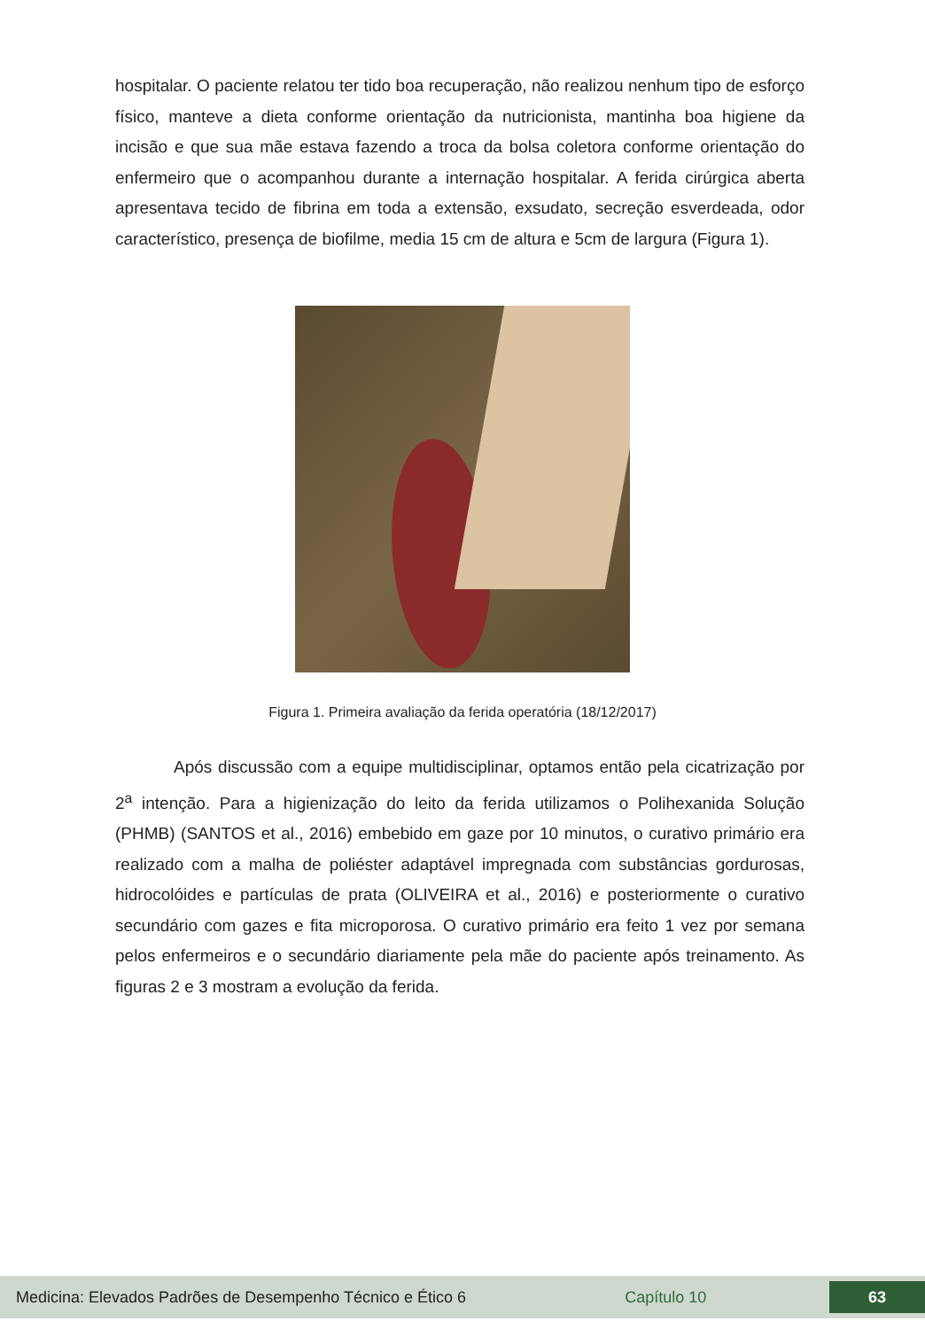hospitalar. O paciente relatou ter tido boa recuperação, não realizou nenhum tipo de esforço físico, manteve a dieta conforme orientação da nutricionista, mantinha boa higiene da incisão e que sua mãe estava fazendo a troca da bolsa coletora conforme orientação do enfermeiro que o acompanhou durante a internação hospitalar. A ferida cirúrgica aberta apresentava tecido de fibrina em toda a extensão, exsudato, secreção esverdeada, odor característico, presença de biofilme, media 15 cm de altura e 5cm de largura (Figura 1).
Figura 1. Primeira avaliação da ferida operatória (18/12/2017)
Após discussão com a equipe multidisciplinar, optamos então pela cicatrização por 2<sup>a</sup> intenção. Para a higienização do leito da ferida utilizamos o Polihexanida Solução (PHMB) (SANTOS et al., 2016) embebido em gaze por 10 minutos, o curativo primário era realizado com a malha de poliéster adaptável impregnada com substâncias gordurosas, hidrocolóides e partículas de prata (OLIVEIRA et al., 2016) e posteriormente o curativo secundário com gazes e fita microporosa. O curativo primário era feito 1 vez por semana pelos enfermeiros e o secundário diariamente pela mãe do paciente após treinamento. As figuras 2 e 3 mostram a evolução da ferida.
Medicina: Elevados Padrões de Desempenho Técnico e Ético 6 Capítulo 10 63